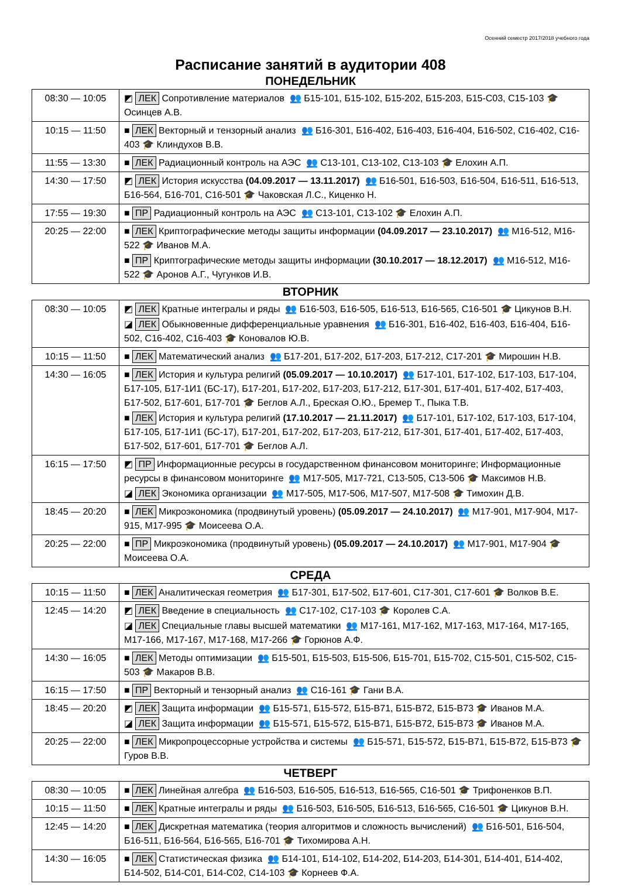Осенний семестр 2017/2018 учебного года
Расписание занятий в аудитории 408
ПОНЕДЕЛЬНИК
| 08:30 — 10:05 | ◩ ЛЕК Сопротивление материалов 👥 Б15-101, Б15-102, Б15-202, Б15-203, Б15-С03, С15-103 🎓 Осинцев А.В. |
| 10:15 — 11:50 | ■ ЛЕК Векторный и тензорный анализ 👥 Б16-301, Б16-402, Б16-403, Б16-404, Б16-502, С16-402, С16-403 🎓 Клиндухов В.В. |
| 11:55 — 13:30 | ■ ЛЕК Радиационный контроль на АЭС 👥 С13-101, С13-102, С13-103 🎓 Елохин А.П. |
| 14:30 — 17:50 | ◩ ЛЕК История искусства (04.09.2017 — 13.11.2017) 👥 Б16-501, Б16-503, Б16-504, Б16-511, Б16-513, Б16-564, Б16-701, С16-501 🎓 Чаковская Л.С., Киценко Н. |
| 17:55 — 19:30 | ■ ПР Радиационный контроль на АЭС 👥 С13-101, С13-102 🎓 Елохин А.П. |
| 20:25 — 22:00 | ■ ЛЕК Криптографические методы защиты информации (04.09.2017 — 23.10.2017) 👥 М16-512, М16-522 🎓 Иванов М.А. ■ ПР Криптографические методы защиты информации (30.10.2017 — 18.12.2017) 👥 М16-512, М16-522 🎓 Аронов А.Г., Чугунков И.В. |
ВТОРНИК
| 08:30 — 10:05 | ◩ ЛЕК Кратные интегралы и ряды 👥 Б16-503, Б16-505, Б16-513, Б16-565, С16-501 🎓 Цикунов В.Н. ◪ ЛЕК Обыкновенные дифференциальные уравнения 👥 Б16-301, Б16-402, Б16-403, Б16-404, Б16-502, С16-402, С16-403 🎓 Коновалов Ю.В. |
| 10:15 — 11:50 | ■ ЛЕК Математический анализ 👥 Б17-201, Б17-202, Б17-203, Б17-212, С17-201 🎓 Мирошин Н.В. |
| 14:30 — 16:05 | ■ ЛЕК История и культура религий (05.09.2017 — 10.10.2017) 👥 Б17-101, Б17-102, Б17-103, Б17-104, Б17-105, Б17-1И1 (БС-17), Б17-201, Б17-202, Б17-203, Б17-212, Б17-301, Б17-401, Б17-402, Б17-403, Б17-502, Б17-601, Б17-701 🎓 Беглов А.Л., Бреская О.Ю., Бремер Т., Пыка Т.В. ■ ЛЕК История и культура религий (17.10.2017 — 21.11.2017) 👥 Б17-101, Б17-102, Б17-103, Б17-104, Б17-105, Б17-1И1 (БС-17), Б17-201, Б17-202, Б17-203, Б17-212, Б17-301, Б17-401, Б17-402, Б17-403, Б17-502, Б17-601, Б17-701 🎓 Беглов А.Л. |
| 16:15 — 17:50 | ◩ ПР Информационные ресурсы в государственном финансовом мониторинге; Информационные ресурсы в финансовом мониторинге 👥 М17-505, М17-721, С13-505, С13-506 🎓 Максимов Н.В. ◪ ЛЕК Экономика организации 👥 М17-505, М17-506, М17-507, М17-508 🎓 Тимохин Д.В. |
| 18:45 — 20:20 | ■ ЛЕК Микроэкономика (продвинутый уровень) (05.09.2017 — 24.10.2017) 👥 М17-901, М17-904, М17-915, М17-995 🎓 Моисеева О.А. |
| 20:25 — 22:00 | ■ ПР Микроэкономика (продвинутый уровень) (05.09.2017 — 24.10.2017) 👥 М17-901, М17-904 🎓 Моисеева О.А. |
СРЕДА
| 10:15 — 11:50 | ■ ЛЕК Аналитическая геометрия 👥 Б17-301, Б17-502, Б17-601, С17-301, С17-601 🎓 Волков В.Е. |
| 12:45 — 14:20 | ◩ ЛЕК Введение в специальность 👥 С17-102, С17-103 🎓 Королев С.А. ◪ ЛЕК Специальные главы высшей математики 👥 М17-161, М17-162, М17-163, М17-164, М17-165, М17-166, М17-167, М17-168, М17-266 🎓 Горюнов А.Ф. |
| 14:30 — 16:05 | ■ ЛЕК Методы оптимизации 👥 Б15-501, Б15-503, Б15-506, Б15-701, Б15-702, С15-501, С15-502, С15-503 🎓 Макаров В.В. |
| 16:15 — 17:50 | ■ ПР Векторный и тензорный анализ 👥 С16-161 🎓 Гани В.А. |
| 18:45 — 20:20 | ◩ ЛЕК Защита информации 👥 Б15-571, Б15-572, Б15-В71, Б15-В72, Б15-В73 🎓 Иванов М.А. ◪ ЛЕК Защита информации 👥 Б15-571, Б15-572, Б15-В71, Б15-В72, Б15-В73 🎓 Иванов М.А. |
| 20:25 — 22:00 | ■ ЛЕК Микропроцессорные устройства и системы 👥 Б15-571, Б15-572, Б15-В71, Б15-В72, Б15-В73 🎓 Гуров В.В. |
ЧЕТВЕРГ
| 08:30 — 10:05 | ■ ЛЕК Линейная алгебра 👥 Б16-503, Б16-505, Б16-513, Б16-565, С16-501 🎓 Трифоненков В.П. |
| 10:15 — 11:50 | ■ ЛЕК Кратные интегралы и ряды 👥 Б16-503, Б16-505, Б16-513, Б16-565, С16-501 🎓 Цикунов В.Н. |
| 12:45 — 14:20 | ■ ЛЕК Дискретная математика (теория алгоритмов и сложность вычислений) 👥 Б16-501, Б16-504, Б16-511, Б16-564, Б16-565, Б16-701 🎓 Тихомирова А.Н. |
| 14:30 — 16:05 | ■ ЛЕК Статистическая физика 👥 Б14-101, Б14-102, Б14-202, Б14-203, Б14-301, Б14-401, Б14-402, Б14-502, Б14-С01, Б14-С02, С14-103 🎓 Корнеев Ф.А. |